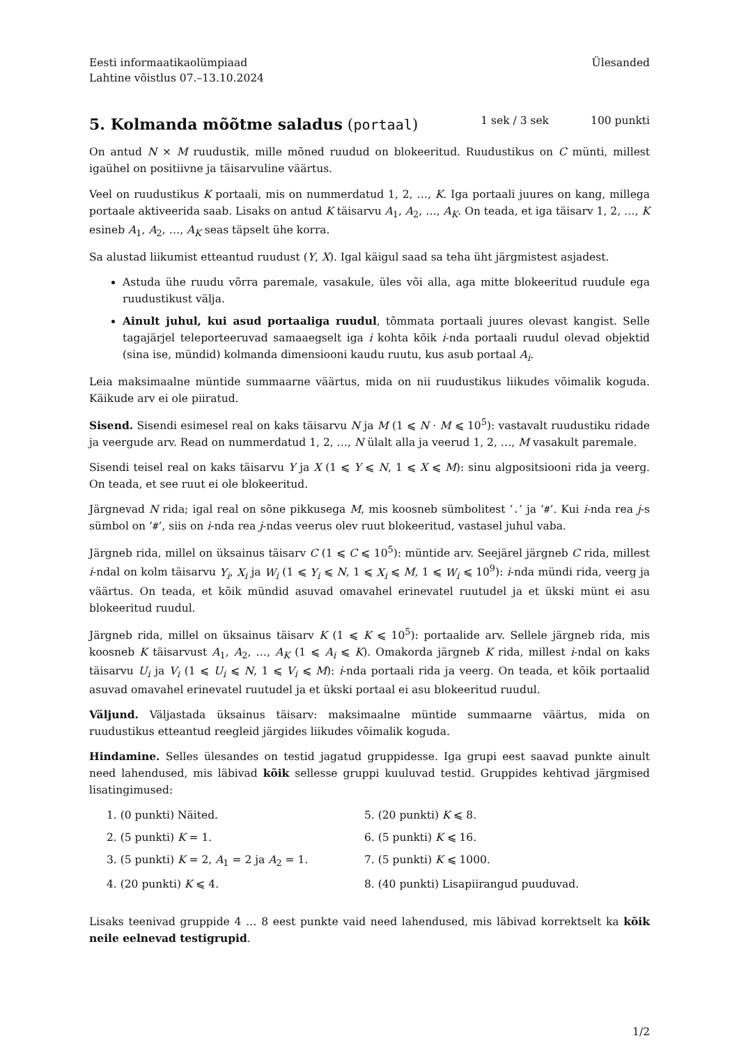Eesti informaatikaolümpiaad
Lahtine võistlus 07.–13.10.2024
Ülesanded
5. Kolmanda mõõtme saladus (portaal) 1 sek / 3 sek 100 punkti
On antud N × M ruudustik, mille mõned ruudud on blokeeritud. Ruudustikus on C münti, millest igaühel on positiivne ja täisarvuline väärtus.
Veel on ruudustikus K portaali, mis on nummerdatud 1, 2, …, K. Iga portaali juures on kang, millega portaale aktiveerida saab. Lisaks on antud K täisarvu A<sub>1</sub>, A<sub>2</sub>, …, A<sub>K</sub>. On teada, et iga täisarv 1, 2, …, K esineb A<sub>1</sub>, A<sub>2</sub>, …, A<sub>K</sub> seas täpselt ühe korra.
Sa alustad liikumist etteantud ruudust (Y, X). Igal käigul saad sa teha üht järgmistest asjadest.
Astuda ühe ruudu võrra paremale, vasakule, üles või alla, aga mitte blokeeritud ruudule ega ruudustikust välja.
Ainult juhul, kui asud portaaliga ruudul, tõmmata portaali juures olevast kangist. Selle tagajärjel teleporteeruvad samaaegselt iga i kohta kõik i-nda portaali ruudul olevad objektid (sina ise, mündid) kolmanda dimensiooni kaudu ruutu, kus asub portaal A<sub>i</sub>.
Leia maksimaalne müntide summaarne väärtus, mida on nii ruudustikus liikudes võimalik koguda. Käikude arv ei ole piiratud.
Sisend. Sisendi esimesel real on kaks täisarvu N ja M (1 ⩽ N · M ⩽ 10<sup>5</sup>): vastavalt ruudustiku ridade ja veergude arv. Read on nummerdatud 1, 2, …, N ülalt alla ja veerud 1, 2, …, M vasakult paremale.
Sisendi teisel real on kaks täisarvu Y ja X (1 ⩽ Y ⩽ N, 1 ⩽ X ⩽ M): sinu algpositsiooni rida ja veerg. On teada, et see ruut ei ole blokeeritud.
Järgnevad N rida; igal real on sõne pikkusega M, mis koosneb sümbolitest ‘.’ ja ‘#’. Kui i-nda rea j-s sümbol on ‘#’, siis on i-nda rea j-ndas veerus olev ruut blokeeritud, vastasel juhul vaba.
Järgneb rida, millel on üksainus täisarv C (1 ⩽ C ⩽ 10<sup>5</sup>): müntide arv. Seejärel järgneb C rida, millest i-ndal on kolm täisarvu Y<sub>i</sub>, X<sub>i</sub> ja W<sub>i</sub> (1 ⩽ Y<sub>i</sub> ⩽ N, 1 ⩽ X<sub>i</sub> ⩽ M, 1 ⩽ W<sub>i</sub> ⩽ 10<sup>9</sup>): i-nda mündi rida, veerg ja väärtus. On teada, et kõik mündid asuvad omavahel erinevatel ruutudel ja et ükski münt ei asu blokeeritud ruudul.
Järgneb rida, millel on üksainus täisarv K (1 ⩽ K ⩽ 10<sup>5</sup>): portaalide arv. Sellele järgneb rida, mis koosneb K täisarvust A<sub>1</sub>, A<sub>2</sub>, …, A<sub>K</sub> (1 ⩽ A<sub>i</sub> ⩽ K). Omakorda järgneb K rida, millest i-ndal on kaks täisarvu U<sub>i</sub> ja V<sub>i</sub> (1 ⩽ U<sub>i</sub> ⩽ N, 1 ⩽ V<sub>i</sub> ⩽ M): i-nda portaali rida ja veerg. On teada, et kõik portaalid asuvad omavahel erinevatel ruutudel ja et ükski portaal ei asu blokeeritud ruudul.
Väljund. Väljastada üksainus täisarv: maksimaalne müntide summaarne väärtus, mida on ruudustikus etteantud reegleid järgides liikudes võimalik koguda.
Hindamine. Selles ülesandes on testid jagatud gruppidesse. Iga grupi eest saavad punkte ainult need lahendused, mis läbivad kõik sellesse gruppi kuuluvad testid. Gruppides kehtivad järgmised lisatingimused:
1. (0 punkti) Näited.
5. (20 punkti) K ⩽ 8.
2. (5 punkti) K = 1.
6. (5 punkti) K ⩽ 16.
3. (5 punkti) K = 2, A<sub>1</sub> = 2 ja A<sub>2</sub> = 1.
7. (5 punkti) K ⩽ 1000.
4. (20 punkti) K ⩽ 4.
8. (40 punkti) Lisapiirangud puuduvad.
Lisaks teenivad gruppide 4 … 8 eest punkte vaid need lahendused, mis läbivad korrektselt ka kõik neile eelnevad testigrupid.
1/2